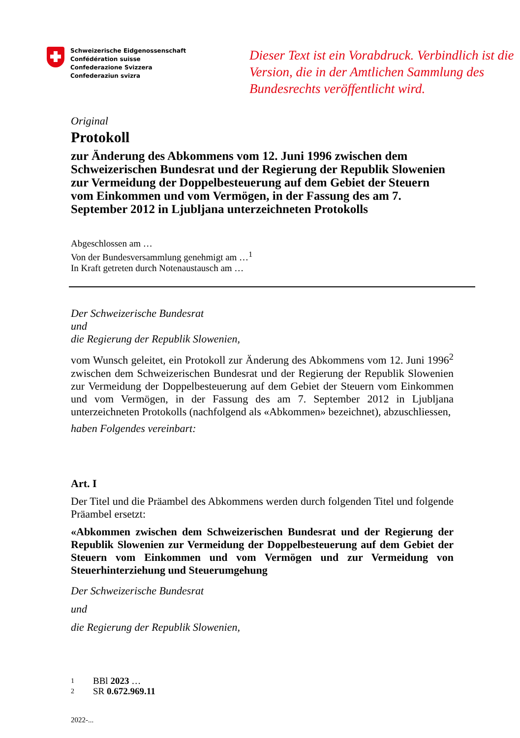Schweizerische Eidgenossenschaft
Confédération suisse
Confederazione Svizzera
Confederaziun svizra
Dieser Text ist ein Vorabdruck. Verbindlich ist die Version, die in der Amtlichen Sammlung des Bundesrechts veröffentlicht wird.
Original
Protokoll
zur Änderung des Abkommens vom 12. Juni 1996 zwischen dem Schweizerischen Bundesrat und der Regierung der Republik Slowenien zur Vermeidung der Doppelbesteuerung auf dem Gebiet der Steuern vom Einkommen und vom Vermögen, in der Fassung des am 7. September 2012 in Ljubljana unterzeichneten Protokolls
Abgeschlossen am …
Von der Bundesversammlung genehmigt am …<sup>1</sup>
In Kraft getreten durch Notenaustausch am …
Der Schweizerische Bundesrat
und
die Regierung der Republik Slowenien,
vom Wunsch geleitet, ein Protokoll zur Änderung des Abkommens vom 12. Juni 1996<sup>2</sup> zwischen dem Schweizerischen Bundesrat und der Regierung der Republik Slowenien zur Vermeidung der Doppelbesteuerung auf dem Gebiet der Steuern vom Einkommen und vom Vermögen, in der Fassung des am 7. September 2012 in Ljubljana unterzeichneten Protokolls (nachfolgend als «Abkommen» bezeichnet), abzuschliessen,
haben Folgendes vereinbart:
Art. I
Der Titel und die Präambel des Abkommens werden durch folgenden Titel und folgende Präambel ersetzt:
«Abkommen zwischen dem Schweizerischen Bundesrat und der Regierung der Republik Slowenien zur Vermeidung der Doppelbesteuerung auf dem Gebiet der Steuern vom Einkommen und vom Vermögen und zur Vermeidung von Steuerhinterziehung und Steuerumgehung
Der Schweizerische Bundesrat
und
die Regierung der Republik Slowenien,
1 BBl 2023 …
2 SR 0.672.969.11
2022-...